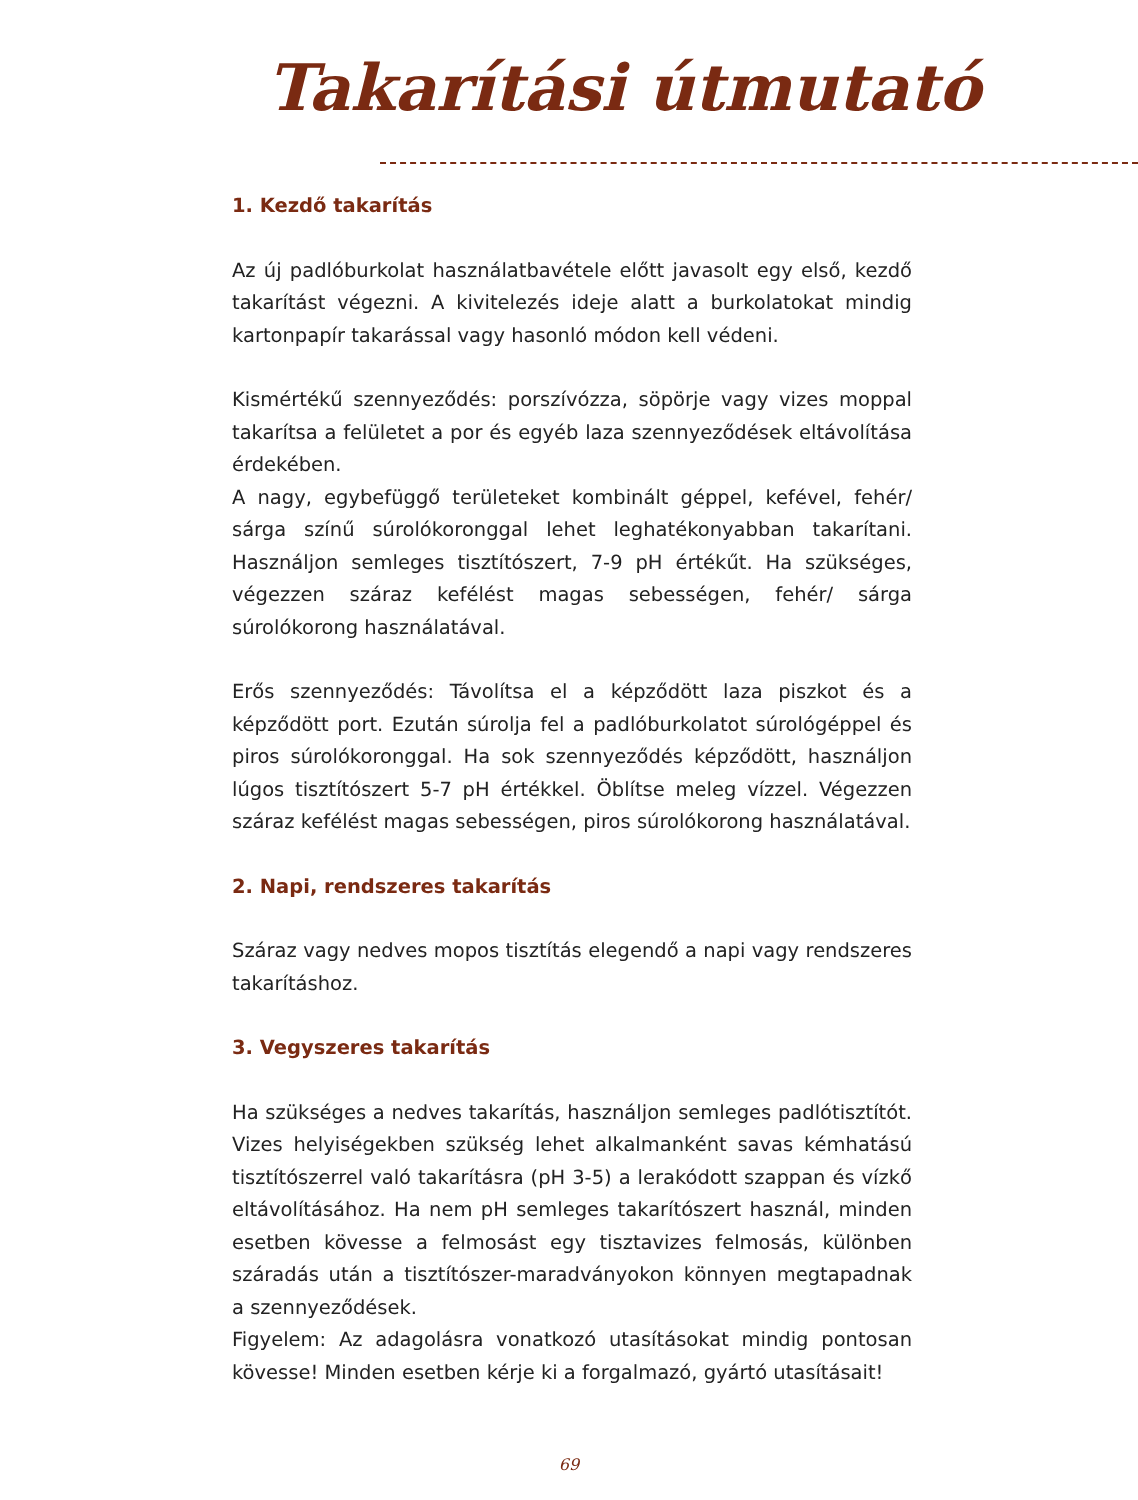Takarítási útmutató
1. Kezdő takarítás
Az új padlóburkolat használatbavétele előtt javasolt egy első, kezdő takarítást végezni. A kivitelezés ideje alatt a burkolatokat mindig kartonpapír takarással vagy hasonló módon kell védeni.
Kismértékű szennyeződés: porszívózza, söpörje vagy vizes moppal takarítsa a felületet a por és egyéb laza szennyeződések eltávolítása érdekében.
A nagy, egybefüggő területeket kombinált géppel, kefével, fehér/ sárga színű súrolókoronggal lehet leghatékonyabban takarítani. Használjon semleges tisztítószert, 7-9 pH értékűt. Ha szükséges, végezzen száraz kefélést magas sebességen, fehér/ sárga súrolókorong használatával.
Erős szennyeződés: Távolítsa el a képződött laza piszkot és a képződött port. Ezután súrolja fel a padlóburkolatot súrológéppel és piros súrolókoronggal. Ha sok szennyeződés képződött, használjon lúgos tisztítószert 5-7 pH értékkel. Öblítse meleg vízzel. Végezzen száraz kefélést magas sebességen, piros súrolókorong használatával.
2. Napi, rendszeres takarítás
Száraz vagy nedves mopos tisztítás elegendő a napi vagy rendszeres takarításhoz.
3. Vegyszeres takarítás
Ha szükséges a nedves takarítás, használjon semleges padlótisztítót. Vizes helyiségekben szükség lehet alkalmanként savas kémhatású tisztítószerrel való takarításra (pH 3-5) a lerakódott szappan és vízkő eltávolításához. Ha nem pH semleges takarítószert használ, minden esetben kövesse a felmosást egy tisztavizes felmosás, különben száradás után a tisztítószer-maradványokon könnyen megtapadnak a szennyeződések.
Figyelem: Az adagolásra vonatkozó utasításokat mindig pontosan kövesse! Minden esetben kérje ki a forgalmazó, gyártó utasításait!
69